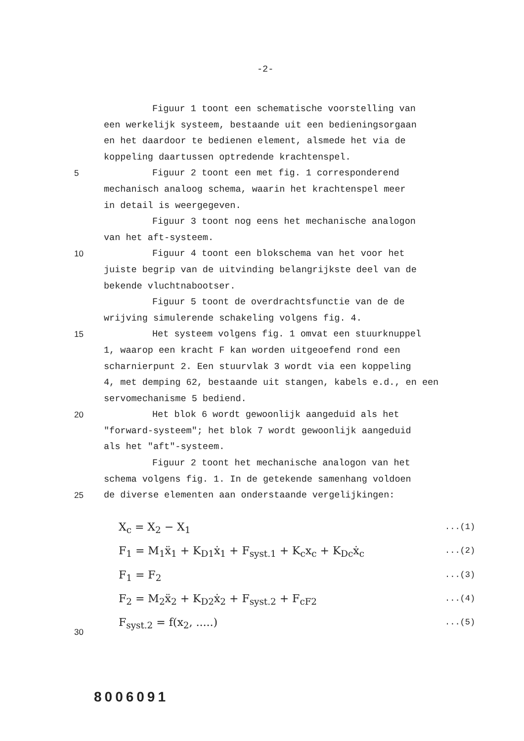-2-
Figuur 1 toont een schematische voorstelling van
een werkelijk systeem, bestaande uit een bedieningsorgaan
en het daardoor te bedienen element, alsmede het via de
koppeling daartussen optredende krachtenspel.
5 Figuur 2 toont een met fig. 1 corresponderend
mechanisch analoog schema, waarin het krachtenspel meer
in detail is weergegeven.
Figuur 3 toont nog eens het mechanische analogon
van het aft-systeem.
10 Figuur 4 toont een blokschema van het voor het
juiste begrip van de uitvinding belangrijkste deel van de
bekende vluchtnabootser.
Figuur 5 toont de overdrachtsfunctie van de de
wrijving simulerende schakeling volgens fig. 4.
15 Het systeem volgens fig. 1 omvat een stuurknuppel
1, waarop een kracht F kan worden uitgeoefend rond een
scharnierpunt 2. Een stuurvlak 3 wordt via een koppeling
4, met demping 62, bestaande uit stangen, kabels e.d., en een
servomechanisme 5 bediend.
20 Het blok 6 wordt gewoonlijk aangeduid als het
"forward-systeem"; het blok 7 wordt gewoonlijk aangeduid
als het "aft"-systeem.
Figuur 2 toont het mechanische analogon van het
schema volgens fig. 1. In de getekende samenhang voldoen
25 de diverse elementen aan onderstaande vergelijkingen:
X<sub>c</sub> = X<sub>2</sub> − X<sub>1</sub>...(1)
F<sub>1</sub> = M<sub>1</sub>ẍ<sub>1</sub> + K<sub>D1</sub>ẋ<sub>1</sub> + F<sub>syst.1</sub> + K<sub>c</sub>x<sub>c</sub> + K<sub>Dc</sub>ẋ<sub>c</sub>...(2)
F<sub>1</sub> = F<sub>2</sub>...(3)
F<sub>2</sub> = M<sub>2</sub>ẍ<sub>2</sub> + K<sub>D2</sub>ẋ<sub>2</sub> + F<sub>syst.2</sub> + F<sub>cF2</sub>...(4)
30 F<sub>syst.2</sub> = f(x<sub>2</sub>, .....)...(5)
8006091